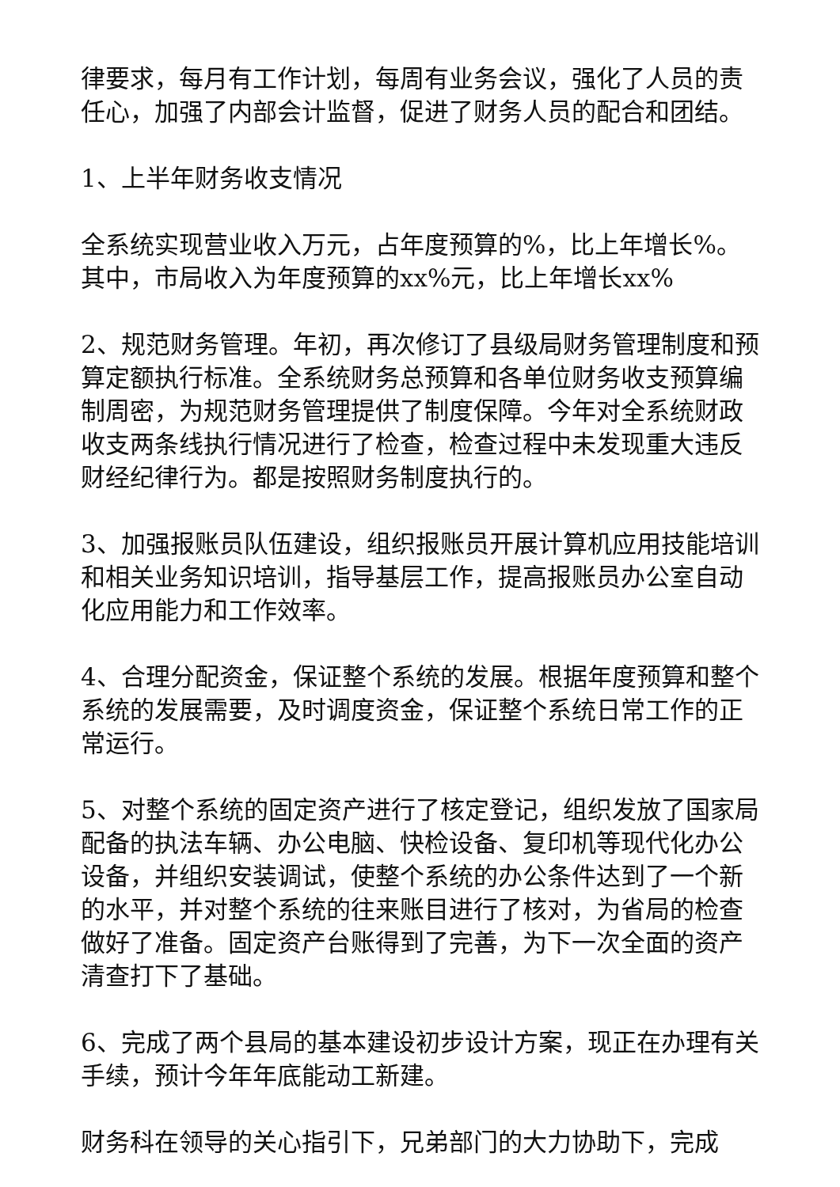律要求，每月有工作计划，每周有业务会议，强化了人员的责任心，加强了内部会计监督，促进了财务人员的配合和团结。
1、上半年财务收支情况
全系统实现营业收入万元，占年度预算的%，比上年增长%。其中，市局收入为年度预算的xx%元，比上年增长xx%
2、规范财务管理。年初，再次修订了县级局财务管理制度和预算定额执行标准。全系统财务总预算和各单位财务收支预算编制周密，为规范财务管理提供了制度保障。今年对全系统财政收支两条线执行情况进行了检查，检查过程中未发现重大违反财经纪律行为。都是按照财务制度执行的。
3、加强报账员队伍建设，组织报账员开展计算机应用技能培训和相关业务知识培训，指导基层工作，提高报账员办公室自动化应用能力和工作效率。
4、合理分配资金，保证整个系统的发展。根据年度预算和整个系统的发展需要，及时调度资金，保证整个系统日常工作的正常运行。
5、对整个系统的固定资产进行了核定登记，组织发放了国家局配备的执法车辆、办公电脑、快检设备、复印机等现代化办公设备，并组织安装调试，使整个系统的办公条件达到了一个新的水平，并对整个系统的往来账目进行了核对，为省局的检查做好了准备。固定资产台账得到了完善，为下一次全面的资产清查打下了基础。
6、完成了两个县局的基本建设初步设计方案，现正在办理有关手续，预计今年年底能动工新建。
财务科在领导的关心指引下，兄弟部门的大力协助下，完成